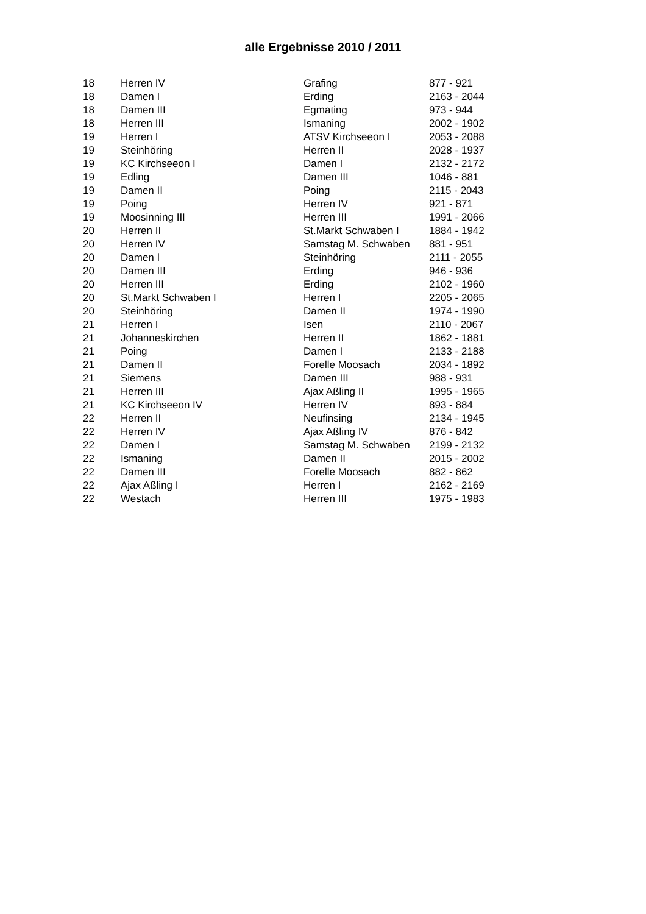alle Ergebnisse 2010 / 2011
| 18 | Herren IV | Grafing | 877 - 921 |
| 18 | Damen I | Erding | 2163 - 2044 |
| 18 | Damen III | Egmating | 973 - 944 |
| 18 | Herren III | Ismaning | 2002 - 1902 |
| 19 | Herren I | ATSV Kirchseeon I | 2053 - 2088 |
| 19 | Steinhöring | Herren II | 2028 - 1937 |
| 19 | KC Kirchseeon I | Damen I | 2132 - 2172 |
| 19 | Edling | Damen III | 1046 - 881 |
| 19 | Damen II | Poing | 2115 - 2043 |
| 19 | Poing | Herren IV | 921 - 871 |
| 19 | Moosinning III | Herren III | 1991 - 2066 |
| 20 | Herren II | St.Markt Schwaben I | 1884 - 1942 |
| 20 | Herren IV | Samstag M. Schwaben | 881 - 951 |
| 20 | Damen I | Steinhöring | 2111 - 2055 |
| 20 | Damen III | Erding | 946 - 936 |
| 20 | Herren III | Erding | 2102 - 1960 |
| 20 | St.Markt Schwaben I | Herren I | 2205 - 2065 |
| 20 | Steinhöring | Damen II | 1974 - 1990 |
| 21 | Herren I | Isen | 2110 - 2067 |
| 21 | Johanneskirchen | Herren II | 1862 - 1881 |
| 21 | Poing | Damen I | 2133 - 2188 |
| 21 | Damen II | Forelle Moosach | 2034 - 1892 |
| 21 | Siemens | Damen III | 988 - 931 |
| 21 | Herren III | Ajax Aßling II | 1995 - 1965 |
| 21 | KC Kirchseeon IV | Herren IV | 893 - 884 |
| 22 | Herren II | Neufinsing | 2134 - 1945 |
| 22 | Herren IV | Ajax Aßling IV | 876 - 842 |
| 22 | Damen I | Samstag M. Schwaben | 2199 - 2132 |
| 22 | Ismaning | Damen II | 2015 - 2002 |
| 22 | Damen III | Forelle Moosach | 882 - 862 |
| 22 | Ajax Aßling I | Herren I | 2162 - 2169 |
| 22 | Westach | Herren III | 1975 - 1983 |